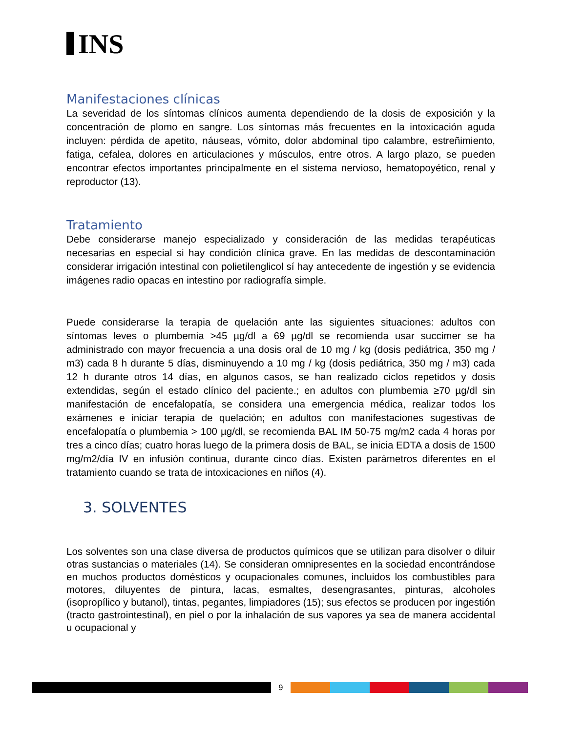INS
Manifestaciones clínicas
La severidad de los síntomas clínicos aumenta dependiendo de la dosis de exposición y la concentración de plomo en sangre. Los síntomas más frecuentes en la intoxicación aguda incluyen: pérdida de apetito, náuseas, vómito, dolor abdominal tipo calambre, estreñimiento, fatiga, cefalea, dolores en articulaciones y músculos, entre otros. A largo plazo, se pueden encontrar efectos importantes principalmente en el sistema nervioso, hematopoyético, renal y reproductor (13).
Tratamiento
Debe considerarse manejo especializado y consideración de las medidas terapéuticas necesarias en especial si hay condición clínica grave. En las medidas de descontaminación considerar irrigación intestinal con polietilenglicol sí hay antecedente de ingestión y se evidencia imágenes radio opacas en intestino por radiografía simple.
Puede considerarse la terapia de quelación ante las siguientes situaciones: adultos con síntomas leves o plumbemia >45 µg/dl a 69 µg/dl se recomienda usar succimer se ha administrado con mayor frecuencia a una dosis oral de 10 mg / kg (dosis pediátrica, 350 mg / m3) cada 8 h durante 5 días, disminuyendo a 10 mg / kg (dosis pediátrica, 350 mg / m3) cada 12 h durante otros 14 días, en algunos casos, se han realizado ciclos repetidos y dosis extendidas, según el estado clínico del paciente.; en adultos con plumbemia ≥70 µg/dl sin manifestación de encefalopatía, se considera una emergencia médica, realizar todos los exámenes e iniciar terapia de quelación; en adultos con manifestaciones sugestivas de encefalopatía o plumbemia > 100 µg/dl, se recomienda BAL IM 50-75 mg/m2 cada 4 horas por tres a cinco días; cuatro horas luego de la primera dosis de BAL, se inicia EDTA a dosis de 1500 mg/m2/día IV en infusión continua, durante cinco días. Existen parámetros diferentes en el tratamiento cuando se trata de intoxicaciones en niños (4).
3. SOLVENTES
Los solventes son una clase diversa de productos químicos que se utilizan para disolver o diluir otras sustancias o materiales (14). Se consideran omnipresentes en la sociedad encontrándose en muchos productos domésticos y ocupacionales comunes, incluidos los combustibles para motores, diluyentes de pintura, lacas, esmaltes, desengrasantes, pinturas, alcoholes (isopropílico y butanol), tintas, pegantes, limpiadores (15); sus efectos se producen por ingestión (tracto gastrointestinal), en piel o por la inhalación de sus vapores ya sea de manera accidental u ocupacional y
9